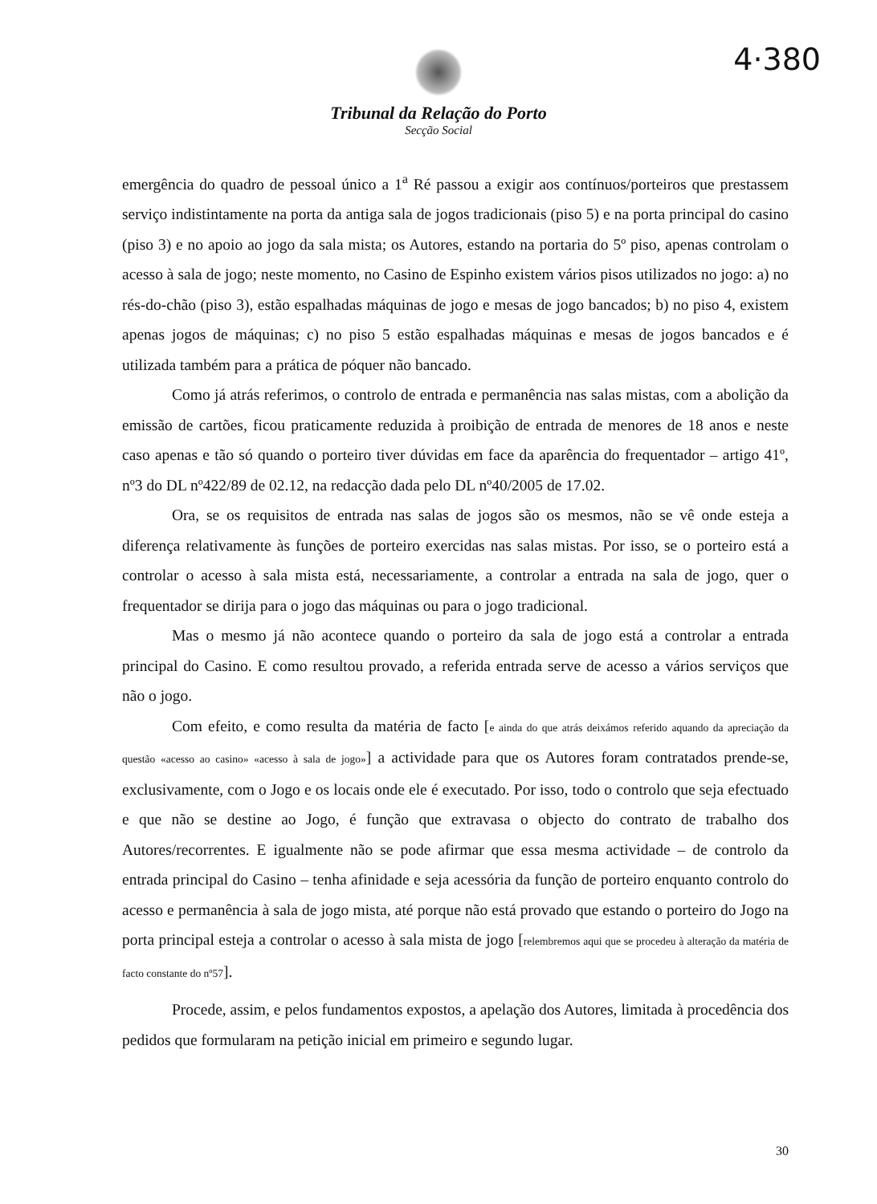4·380
Tribunal da Relação do Porto
Secção Social
emergência do quadro de pessoal único a 1<sup>a</sup> Ré passou a exigir aos contínuos/porteiros que prestassem serviço indistintamente na porta da antiga sala de jogos tradicionais (piso 5) e na porta principal do casino (piso 3) e no apoio ao jogo da sala mista; os Autores, estando na portaria do 5º piso, apenas controlam o acesso à sala de jogo; neste momento, no Casino de Espinho existem vários pisos utilizados no jogo: a) no rés-do-chão (piso 3), estão espalhadas máquinas de jogo e mesas de jogo bancados; b) no piso 4, existem apenas jogos de máquinas; c) no piso 5 estão espalhadas máquinas e mesas de jogos bancados e é utilizada também para a prática de póquer não bancado.
Como já atrás referimos, o controlo de entrada e permanência nas salas mistas, com a abolição da emissão de cartões, ficou praticamente reduzida à proibição de entrada de menores de 18 anos e neste caso apenas e tão só quando o porteiro tiver dúvidas em face da aparência do frequentador – artigo 41º, nº3 do DL nº422/89 de 02.12, na redacção dada pelo DL nº40/2005 de 17.02.
Ora, se os requisitos de entrada nas salas de jogos são os mesmos, não se vê onde esteja a diferença relativamente às funções de porteiro exercidas nas salas mistas. Por isso, se o porteiro está a controlar o acesso à sala mista está, necessariamente, a controlar a entrada na sala de jogo, quer o frequentador se dirija para o jogo das máquinas ou para o jogo tradicional.
Mas o mesmo já não acontece quando o porteiro da sala de jogo está a controlar a entrada principal do Casino. E como resultou provado, a referida entrada serve de acesso a vários serviços que não o jogo.
Com efeito, e como resulta da matéria de facto [e ainda do que atrás deixámos referido aquando da apreciação da questão «acesso ao casino» «acesso à sala de jogo»] a actividade para que os Autores foram contratados prende-se, exclusivamente, com o Jogo e os locais onde ele é executado. Por isso, todo o controlo que seja efectuado e que não se destine ao Jogo, é função que extravasa o objecto do contrato de trabalho dos Autores/recorrentes. E igualmente não se pode afirmar que essa mesma actividade – de controlo da entrada principal do Casino – tenha afinidade e seja acessória da função de porteiro enquanto controlo do acesso e permanência à sala de jogo mista, até porque não está provado que estando o porteiro do Jogo na porta principal esteja a controlar o acesso à sala mista de jogo [relembremos aqui que se procedeu à alteração da matéria de facto constante do nº57].
Procede, assim, e pelos fundamentos expostos, a apelação dos Autores, limitada à procedência dos pedidos que formularam na petição inicial em primeiro e segundo lugar.
30